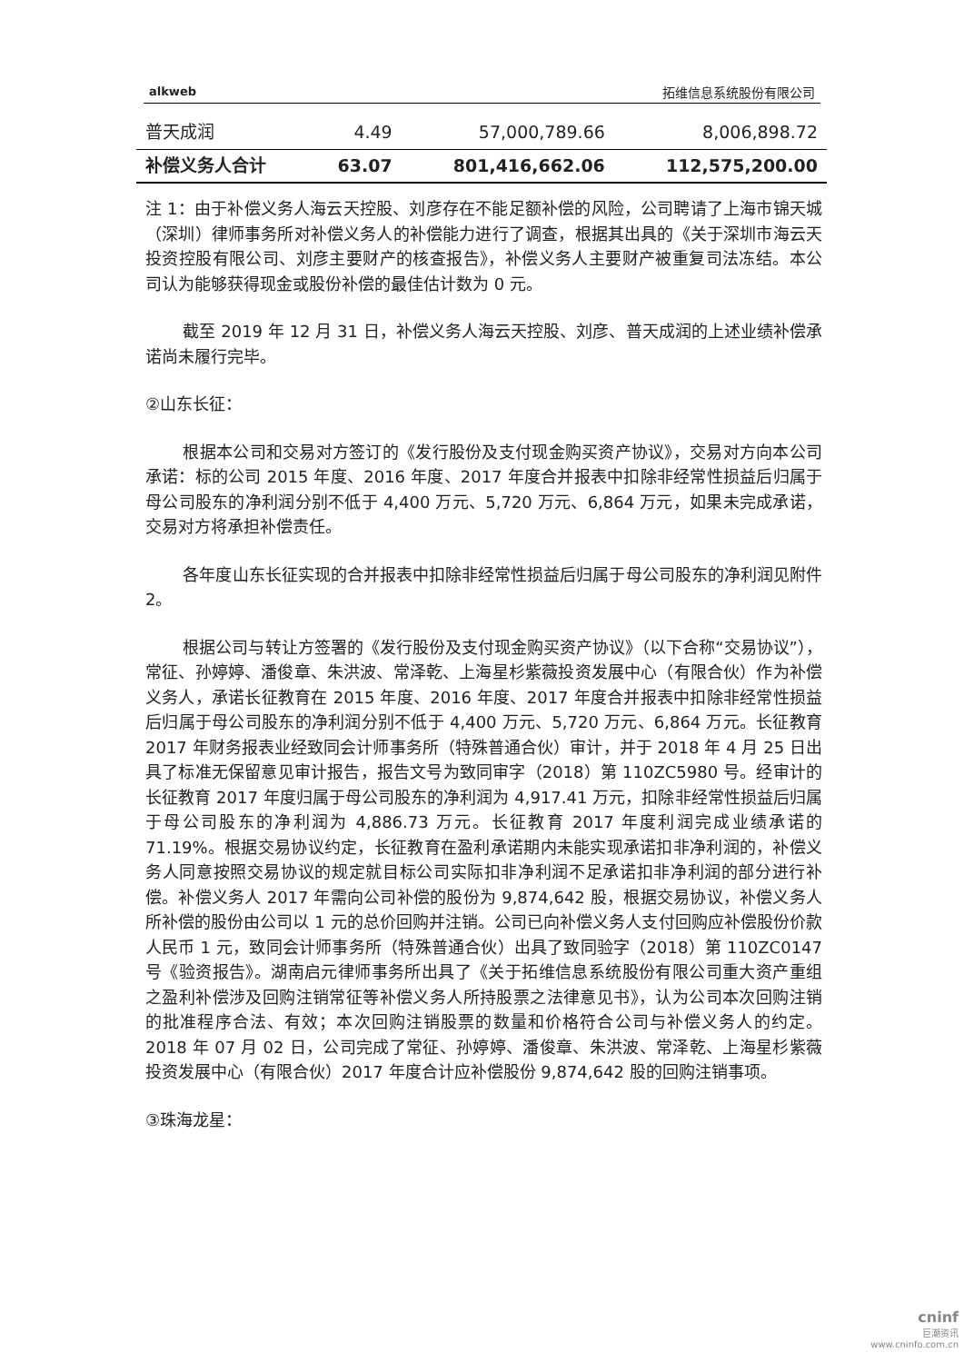alkweb 拓维信息系统股份有限公司
| 普天成润 | 4.49 | 57,000,789.66 | 8,006,898.72 |
| 补偿义务人合计 | 63.07 | 801,416,662.06 | 112,575,200.00 |
注 1：由于补偿义务人海云天控股、刘彦存在不能足额补偿的风险，公司聘请了上海市锦天城（深圳）律师事务所对补偿义务人的补偿能力进行了调查，根据其出具的《关于深圳市海云天投资控股有限公司、刘彦主要财产的核查报告》，补偿义务人主要财产被重复司法冻结。本公司认为能够获得现金或股份补偿的最佳估计数为 0 元。
截至 2019 年 12 月 31 日，补偿义务人海云天控股、刘彦、普天成润的上述业绩补偿承诺尚未履行完毕。
②山东长征：
根据本公司和交易对方签订的《发行股份及支付现金购买资产协议》，交易对方向本公司承诺：标的公司 2015 年度、2016 年度、2017 年度合并报表中扣除非经常性损益后归属于母公司股东的净利润分别不低于 4,400 万元、5,720 万元、6,864 万元，如果未完成承诺，交易对方将承担补偿责任。
各年度山东长征实现的合并报表中扣除非经常性损益后归属于母公司股东的净利润见附件 2。
根据公司与转让方签署的《发行股份及支付现金购买资产协议》（以下合称“交易协议”），常征、孙婷婷、潘俊章、朱洪波、常泽乾、上海星杉紫薇投资发展中心（有限合伙）作为补偿义务人，承诺长征教育在 2015 年度、2016 年度、2017 年度合并报表中扣除非经常性损益后归属于母公司股东的净利润分别不低于 4,400 万元、5,720 万元、6,864 万元。长征教育 2017 年财务报表业经致同会计师事务所（特殊普通合伙）审计，并于 2018 年 4 月 25 日出具了标准无保留意见审计报告，报告文号为致同审字（2018）第 110ZC5980 号。经审计的长征教育 2017 年度归属于母公司股东的净利润为 4,917.41 万元，扣除非经常性损益后归属于母公司股东的净利润为 4,886.73 万元。长征教育 2017 年度利润完成业绩承诺的 71.19%。根据交易协议约定，长征教育在盈利承诺期内未能实现承诺扣非净利润的，补偿义务人同意按照交易协议的规定就目标公司实际扣非净利润不足承诺扣非净利润的部分进行补偿。补偿义务人 2017 年需向公司补偿的股份为 9,874,642 股，根据交易协议，补偿义务人所补偿的股份由公司以 1 元的总价回购并注销。公司已向补偿义务人支付回购应补偿股份价款人民币 1 元，致同会计师事务所（特殊普通合伙）出具了致同验字（2018）第 110ZC0147 号《验资报告》。湖南启元律师事务所出具了《关于拓维信息系统股份有限公司重大资产重组之盈利补偿涉及回购注销常征等补偿义务人所持股票之法律意见书》，认为公司本次回购注销的批准程序合法、有效；本次回购注销股票的数量和价格符合公司与补偿义务人的约定。2018 年 07 月 02 日，公司完成了常征、孙婷婷、潘俊章、朱洪波、常泽乾、上海星杉紫薇投资发展中心（有限合伙）2017 年度合计应补偿股份 9,874,642 股的回购注销事项。
③珠海龙星：
cninf
巨潮资讯
www.cninfo.com.cn